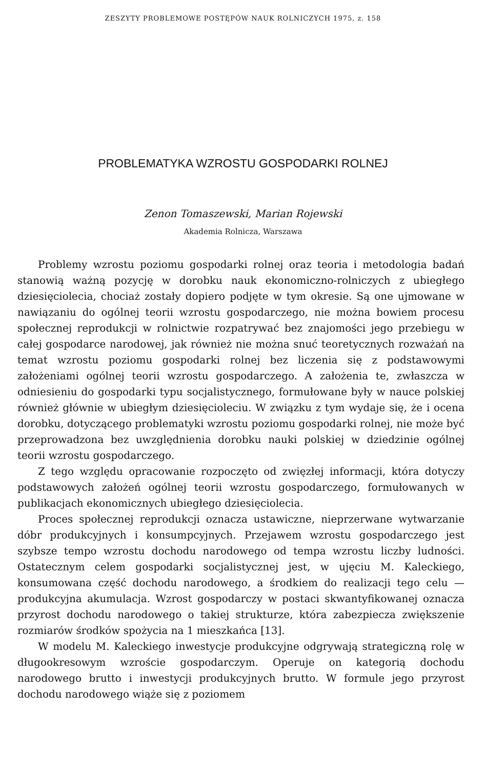ZESZYTY PROBLEMOWE POSTĘPÓW NAUK ROLNICZYCH 1975, z. 158
PROBLEMATYKA WZROSTU GOSPODARKI ROLNEJ
Zenon Tomaszewski, Marian Rojewski
Akademia Rolnicza, Warszawa
Problemy wzrostu poziomu gospodarki rolnej oraz teoria i metodologia badań stanowią ważną pozycję w dorobku nauk ekonomiczno-rolniczych z ubiegłego dziesięciolecia, chociaż zostały dopiero podjęte w tym okresie. Są one ujmowane w nawiązaniu do ogólnej teorii wzrostu gospodarczego, nie można bowiem procesu społecznej reprodukcji w rolnictwie rozpatrywać bez znajomości jego przebiegu w całej gospodarce narodowej, jak również nie można snuć teoretycznych rozważań na temat wzrostu poziomu gospodarki rolnej bez liczenia się z podstawowymi założeniami ogólnej teorii wzrostu gospodarczego. A założenia te, zwłaszcza w odniesieniu do gospodarki typu socjalistycznego, formułowane były w nauce polskiej również głównie w ubiegłym dziesięcioleciu. W związku z tym wydaje się, że i ocena dorobku, dotyczącego problematyki wzrostu poziomu gospodarki rolnej, nie może być przeprowadzona bez uwzględnienia dorobku nauki polskiej w dziedzinie ogólnej teorii wzrostu gospodarczego.
Z tego względu opracowanie rozpoczęto od zwięzłej informacji, która dotyczy podstawowych założeń ogólnej teorii wzrostu gospodarczego, formułowanych w publikacjach ekonomicznych ubiegłego dziesięciolecia.
Proces społecznej reprodukcji oznacza ustawiczne, nieprzerwane wytwarzanie dóbr produkcyjnych i konsumpcyjnych. Przejawem wzrostu gospodarczego jest szybsze tempo wzrostu dochodu narodowego od tempa wzrostu liczby ludności. Ostatecznym celem gospodarki socjalistycznej jest, w ujęciu M. Kaleckiego, konsumowana część dochodu narodowego, a środkiem do realizacji tego celu — produkcyjna akumulacja. Wzrost gospodarczy w postaci skwantyfikowanej oznacza przyrost dochodu narodowego o takiej strukturze, która zabezpiecza zwiększenie rozmiarów środków spożycia na 1 mieszkańca [13].
W modelu M. Kaleckiego inwestycje produkcyjne odgrywają strategiczną rolę w długookresowym wzroście gospodarczym. Operuje on kategorią dochodu narodowego brutto i inwestycji produkcyjnych brutto. W formule jego przyrost dochodu narodowego wiąże się z poziomem